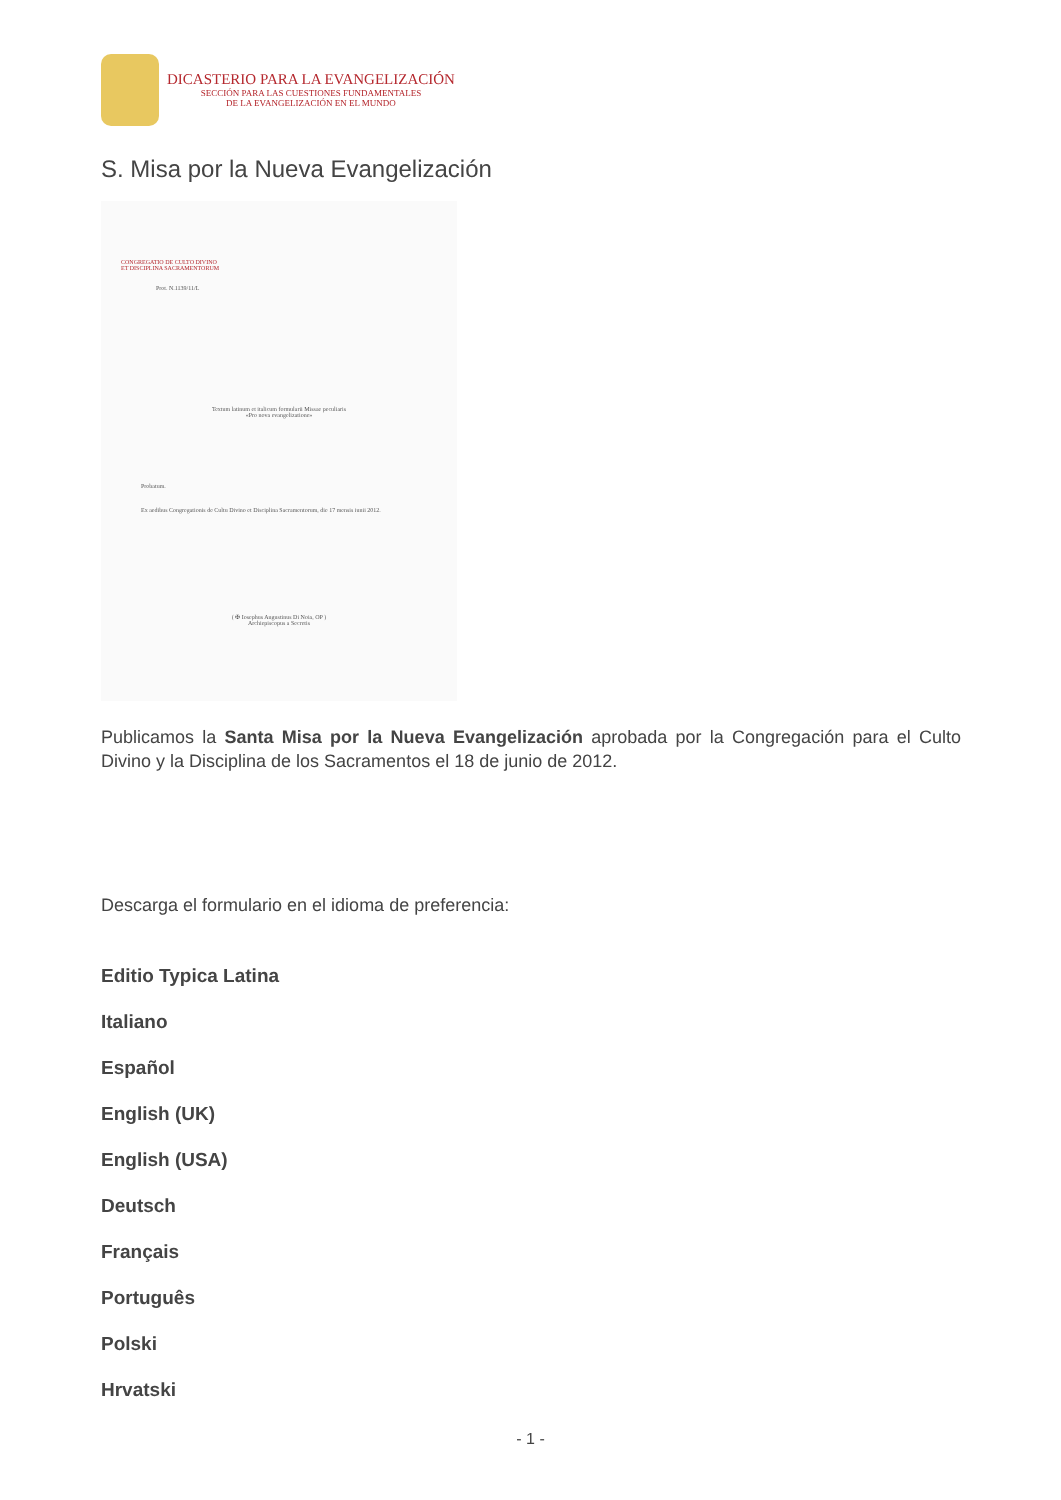DICASTERIO PARA LA EVANGELIZACIÓN
SECCIÓN PARA LAS CUESTIONES FUNDAMENTALES
DE LA EVANGELIZACIÓN EN EL MUNDO
S. Misa por la Nueva Evangelización
CONGREGATIO DE CULTO DIVINO
ET DISCIPLINA SACRAMENTORUM
Prot. N.1139/11/L
Textum latinum et italicum formularii Missae peculiaris
«Pro nova evangelizatione»
Probatum.
Ex aedibus Congregationis de Cultu Divino et Disciplina Sacramentorum, die 17 mensis iunii 2012.
( ✠ Iosephus Augustinus Di Noia, OP )
Archiepiscopus a Secretis
Publicamos la Santa Misa por la Nueva Evangelización aprobada por la Congregación para el Culto Divino y la Disciplina de los Sacramentos el 18 de junio de 2012.
Descarga el formulario en el idioma de preferencia:
Editio Typica Latina
Italiano
Español
English (UK)
English (USA)
Deutsch
Français
Português
Polski
Hrvatski
- 1 -